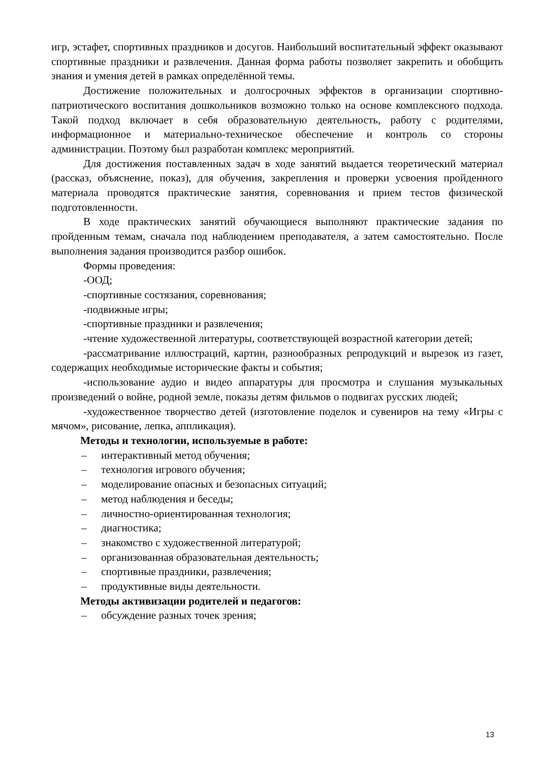игр, эстафет, спортивных праздников и досугов. Наибольший воспитательный эффект оказывают спортивные праздники и развлечения. Данная форма работы позволяет закрепить и обобщить знания и умения детей в рамках определённой темы.
Достижение положительных и долгосрочных эффектов в организации спортивно-патриотического воспитания дошкольников возможно только на основе комплексного подхода. Такой подход включает в себя образовательную деятельность, работу с родителями, информационное и материально-техническое обеспечение и контроль со стороны администрации. Поэтому был разработан комплекс мероприятий.
Для достижения поставленных задач в ходе занятий выдается теоретический материал (рассказ, объяснение, показ), для обучения, закрепления и проверки усвоения пройденного материала проводятся практические занятия, соревнования и прием тестов физической подготовленности.
В ходе практических занятий обучающиеся выполняют практические задания по пройденным темам, сначала под наблюдением преподавателя, а затем самостоятельно. После выполнения задания производится разбор ошибок.
Формы проведения:
-ООД;
-спортивные состязания, соревнования;
-подвижные игры;
-спортивные праздники и развлечения;
-чтение художественной литературы, соответствующей возрастной категории детей;
-рассматривание иллюстраций, картин, разнообразных репродукций и вырезок из газет, содержащих необходимые исторические факты и события;
-использование аудио и видео аппаратуры для просмотра и слушания музыкальных произведений о войне, родной земле, показы детям фильмов о подвигах русских людей;
-художественное творчество детей (изготовление поделок и сувениров на тему «Игры с мячом», рисование, лепка, аппликация).
Методы и технологии, используемые в работе:
– интерактивный метод обучения;
– технология игрового обучения;
– моделирование опасных и безопасных ситуаций;
– метод наблюдения и беседы;
– личностно-ориентированная технология;
– диагностика;
– знакомство с художественной литературой;
– организованная образовательная деятельность;
– спортивные праздники, развлечения;
– продуктивные виды деятельности.
Методы активизации родителей и педагогов:
– обсуждение разных точек зрения;
13